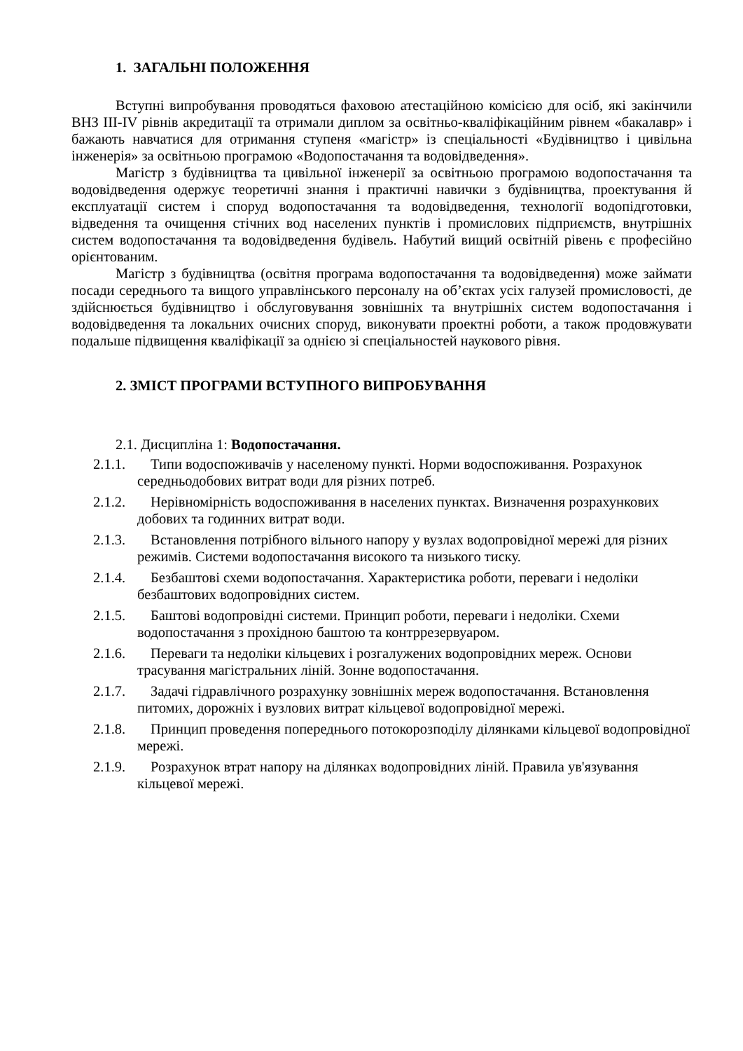1. ЗАГАЛЬНІ ПОЛОЖЕННЯ
Вступні випробування проводяться фаховою атестаційною комісією для осіб, які закінчили ВНЗ III-IV рівнів акредитації та отримали диплом за освітньо-кваліфікаційним рівнем «бакалавр» і бажають навчатися для отримання ступеня «магістр» із спеціальності «Будівництво і цивільна інженерія» за освітньою програмою «Водопостачання та водовідведення».
Магістр з будівництва та цивільної інженерії за освітньою програмою водопостачання та водовідведення одержує теоретичні знання і практичні навички з будівництва, проектування й експлуатації систем і споруд водопостачання та водовідведення, технології водопідготовки, відведення та очищення стічних вод населених пунктів і промислових підприємств, внутрішніх систем водопостачання та водовідведення будівель. Набутий вищий освітній рівень є професійно орієнтованим.
Магістр з будівництва (освітня програма водопостачання та водовідведення) може займати посади середнього та вищого управлінського персоналу на об’єктах усіх галузей промисловості, де здійснюється будівництво і обслуговування зовнішніх та внутрішніх систем водопостачання і водовідведення та локальних очисних споруд, виконувати проектні роботи, а також продовжувати подальше підвищення кваліфікації за однією зі спеціальностей наукового рівня.
2. ЗМІСТ ПРОГРАМИ ВСТУПНОГО ВИПРОБУВАННЯ
2.1. Дисципліна 1: Водопостачання.
2.1.1. Типи водоспоживачів у населеному пункті. Норми водоспоживання. Розрахунок середньодобових витрат води для різних потреб.
2.1.2. Нерівномірність водоспоживання в населених пунктах. Визначення розрахункових добових та годинних витрат води.
2.1.3. Встановлення потрібного вільного напору у вузлах водопровідної мережі для різних режимів. Системи водопостачання високого та низького тиску.
2.1.4. Безбаштові схеми водопостачання. Характеристика роботи, переваги і недоліки безбаштових водопровідних систем.
2.1.5. Баштові водопровідні системи. Принцип роботи, переваги і недоліки. Схеми водопостачання з прохідною баштою та контррезервуаром.
2.1.6. Переваги та недоліки кільцевих і розгалужених водопровідних мереж. Основи трасування магістральних ліній. Зонне водопостачання.
2.1.7. Задачі гідравлічного розрахунку зовнішніх мереж водопостачання. Встановлення питомих, дорожніх і вузлових витрат кільцевої водопровідної мережі.
2.1.8. Принцип проведення попереднього потокорозподілу ділянками кільцевої водопровідної мережі.
2.1.9. Розрахунок втрат напору на ділянках водопровідних ліній. Правила ув'язування кільцевої мережі.